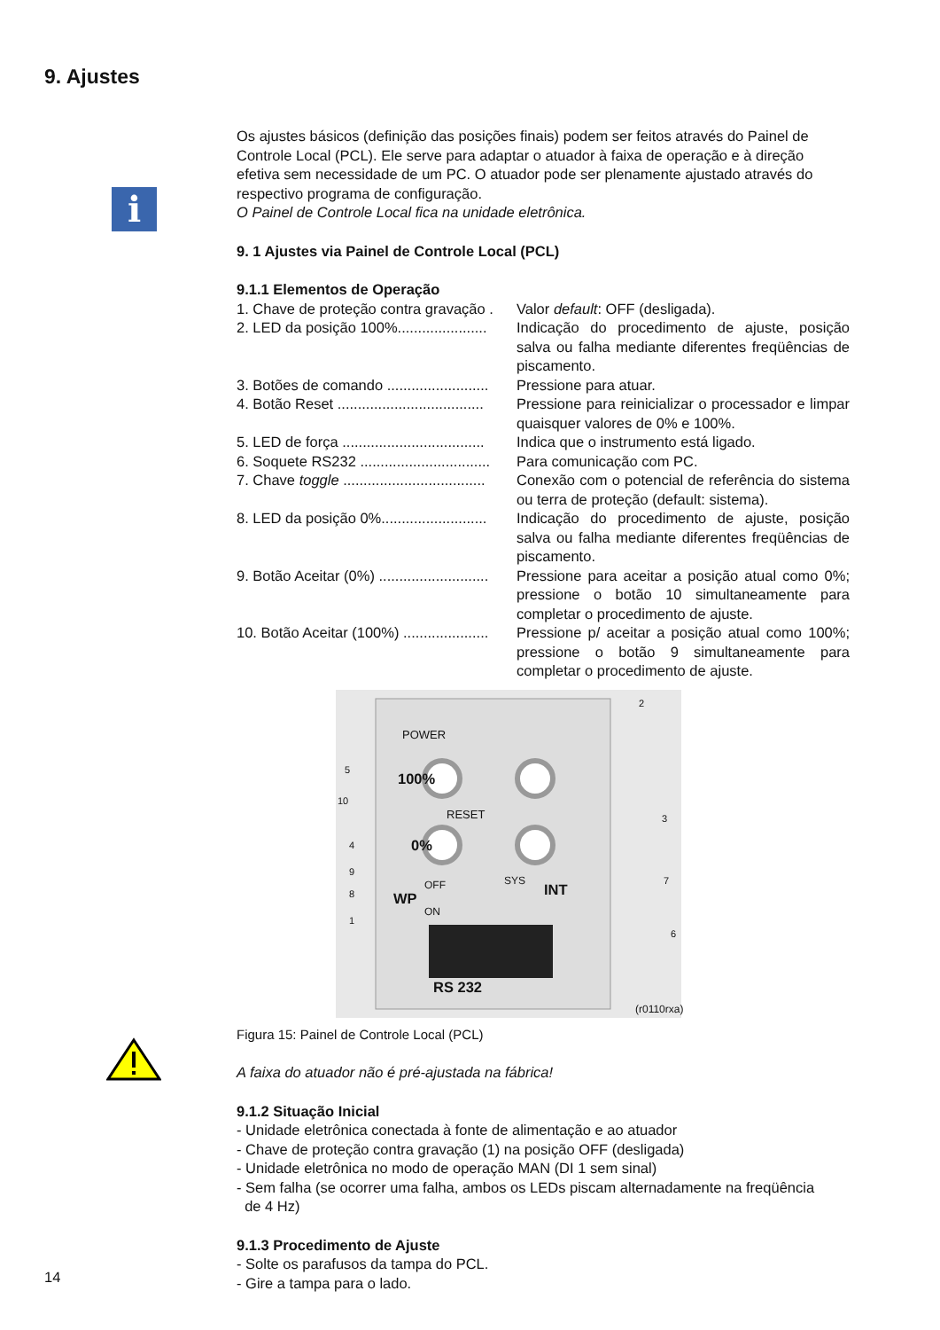9. Ajustes
i
Os ajustes básicos (definição das posições finais) podem ser feitos através do Painel de Controle Local (PCL). Ele serve para adaptar o atuador à faixa de operação e à direção efetiva sem necessidade de um PC. O atuador pode ser plenamente ajustado através do respectivo programa de configuração.
O Painel de Controle Local fica na unidade eletrônica.
9. 1 Ajustes via Painel de Controle Local (PCL)
9.1.1 Elementos de Operação
1. Chave de proteção contra gravação .
Valor default: OFF (desligada).
2. LED da posição 100%......................
Indicação do procedimento de ajuste, posição salva ou falha mediante diferentes freqüências de piscamento.
3. Botões de comando .........................
Pressione para atuar.
4. Botão Reset ....................................
Pressione para reinicializar o processador e limpar quaisquer valores de 0% e 100%.
5. LED de força ...................................
Indica que o instrumento está ligado.
6. Soquete RS232 ................................
Para comunicação com PC.
7. Chave toggle ...................................
Conexão com o potencial de referência do sistema ou terra de proteção (default: sistema).
8. LED da posição 0%..........................
Indicação do procedimento de ajuste, posição salva ou falha mediante diferentes freqüências de piscamento.
9. Botão Aceitar (0%) ...........................
Pressione para aceitar a posição atual como 0%; pressione o botão 10 simultaneamente para completar o procedimento de ajuste.
10. Botão Aceitar (100%) .....................
Pressione p/ aceitar a posição atual como 100%; pressione o botão 9 simultaneamente para completar o procedimento de ajuste.
POWER
100%
RESET
0%
WP
OFF
ON
SYS
INT
RS 232
5
10
4
9
8
1
2
3
7
6
(r0110rxa)
Figura 15: Painel de Controle Local (PCL)
A faixa do atuador não é pré-ajustada na fábrica!
9.1.2 Situação Inicial
- Unidade eletrônica conectada à fonte de alimentação e ao atuador
- Chave de proteção contra gravação (1) na posição OFF (desligada)
- Unidade eletrônica no modo de operação MAN (DI 1 sem sinal)
- Sem falha (se ocorrer uma falha, ambos os LEDs piscam alternadamente na freqüência
de 4 Hz)
9.1.3 Procedimento de Ajuste
- Solte os parafusos da tampa do PCL.
- Gire a tampa para o lado.
14